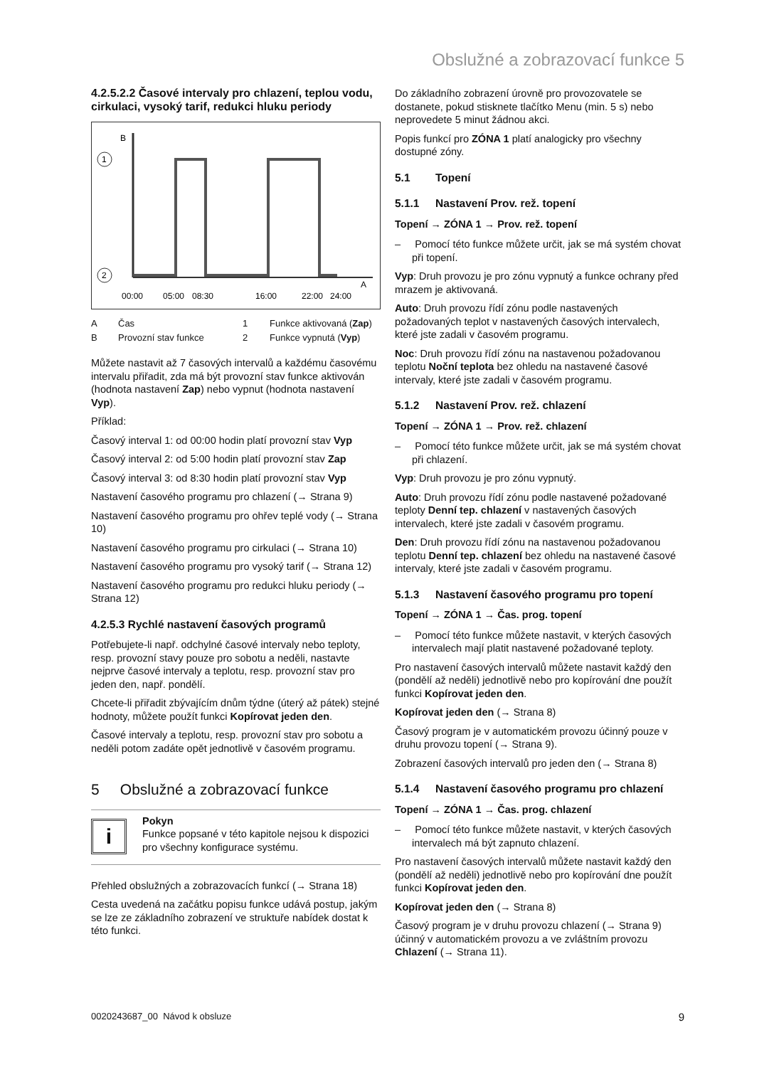Obslužné a zobrazovací funkce 5
4.2.5.2.2 Časové intervaly pro chlazení, teplou vodu, cirkulaci, vysoký tarif, redukci hluku periody
B
A
1
2
00:00
05:00
08:30
16:00
22:00
24:00
A
Čas
1
Funkce aktivovaná (Zap)
B
Provozní stav funkce
2
Funkce vypnutá (Vyp)
Můžete nastavit až 7 časových intervalů a každému časovému intervalu přiřadit, zda má být provozní stav funkce aktivován (hodnota nastavení Zap) nebo vypnut (hodnota nastavení Vyp).
Příklad:
Časový interval 1: od 00:00 hodin platí provozní stav Vyp
Časový interval 2: od 5:00 hodin platí provozní stav Zap
Časový interval 3: od 8:30 hodin platí provozní stav Vyp
Nastavení časového programu pro chlazení (→ Strana 9)
Nastavení časového programu pro ohřev teplé vody (→ Strana 10)
Nastavení časového programu pro cirkulaci (→ Strana 10)
Nastavení časového programu pro vysoký tarif (→ Strana 12)
Nastavení časového programu pro redukci hluku periody (→ Strana 12)
4.2.5.3 Rychlé nastavení časových programů
Potřebujete-li např. odchylné časové intervaly nebo teploty, resp. provozní stavy pouze pro sobotu a neděli, nastavte nejprve časové intervaly a teplotu, resp. provozní stav pro jeden den, např. pondělí.
Chcete-li přiřadit zbývajícím dnům týdne (úterý až pátek) stejné hodnoty, můžete použít funkci Kopírovat jeden den.
Časové intervaly a teplotu, resp. provozní stav pro sobotu a neděli potom zadáte opět jednotlivě v časovém programu.
5 Obslužné a zobrazovací funkce
i
Pokyn
Funkce popsané v této kapitole nejsou k dispozici pro všechny konfigurace systému.
Přehled obslužných a zobrazovacích funkcí (→ Strana 18)
Cesta uvedená na začátku popisu funkce udává postup, jakým se lze ze základního zobrazení ve struktuře nabídek dostat k této funkci.
Do základního zobrazení úrovně pro provozovatele se dostanete, pokud stisknete tlačítko Menu (min. 5 s) nebo neprovedete 5 minut žádnou akci.
Popis funkcí pro ZÓNA 1 platí analogicky pro všechny dostupné zóny.
5.1 Topení
5.1.1 Nastavení Prov. rež. topení
Topení → ZÓNA 1 → Prov. rež. topení
– Pomocí této funkce můžete určit, jak se má systém chovat při topení.
Vyp: Druh provozu je pro zónu vypnutý a funkce ochrany před mrazem je aktivovaná.
Auto: Druh provozu řídí zónu podle nastavených požadovaných teplot v nastavených časových intervalech, které jste zadali v časovém programu.
Noc: Druh provozu řídí zónu na nastavenou požadovanou teplotu Noční teplota bez ohledu na nastavené časové intervaly, které jste zadali v časovém programu.
5.1.2 Nastavení Prov. rež. chlazení
Topení → ZÓNA 1 → Prov. rež. chlazení
– Pomocí této funkce můžete určit, jak se má systém chovat při chlazení.
Vyp: Druh provozu je pro zónu vypnutý.
Auto: Druh provozu řídí zónu podle nastavené požadované teploty Denní tep. chlazení v nastavených časových intervalech, které jste zadali v časovém programu.
Den: Druh provozu řídí zónu na nastavenou požadovanou teplotu Denní tep. chlazení bez ohledu na nastavené časové intervaly, které jste zadali v časovém programu.
5.1.3 Nastavení časového programu pro topení
Topení → ZÓNA 1 → Čas. prog. topení
– Pomocí této funkce můžete nastavit, v kterých časových intervalech mají platit nastavené požadované teploty.
Pro nastavení časových intervalů můžete nastavit každý den (pondělí až neděli) jednotlivě nebo pro kopírování dne použít funkci Kopírovat jeden den.
Kopírovat jeden den (→ Strana 8)
Časový program je v automatickém provozu účinný pouze v druhu provozu topení (→ Strana 9).
Zobrazení časových intervalů pro jeden den (→ Strana 8)
5.1.4 Nastavení časového programu pro chlazení
Topení → ZÓNA 1 → Čas. prog. chlazení
– Pomocí této funkce můžete nastavit, v kterých časových intervalech má být zapnuto chlazení.
Pro nastavení časových intervalů můžete nastavit každý den (pondělí až neděli) jednotlivě nebo pro kopírování dne použít funkci Kopírovat jeden den.
Kopírovat jeden den (→ Strana 8)
Časový program je v druhu provozu chlazení (→ Strana 9) účinný v automatickém provozu a ve zvláštním provozu Chlazení (→ Strana 11).
0020243687_00 Návod k obsluze 9